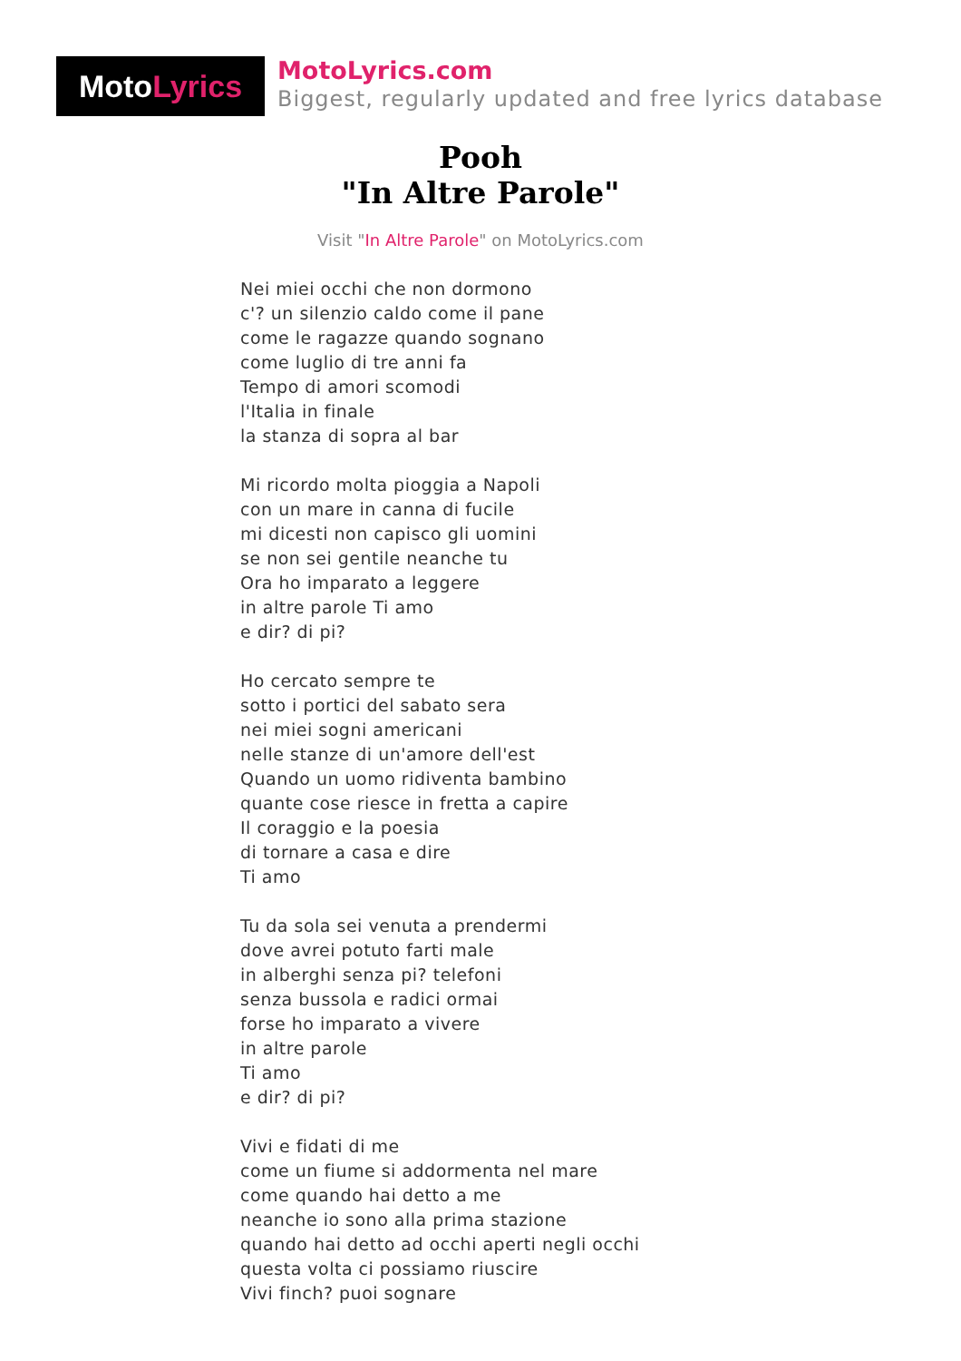Moto Lyrics
MotoLyrics.com
Biggest, regularly updated and free lyrics database
Pooh
"In Altre Parole"
Visit "In Altre Parole" on MotoLyrics.com
Nei miei occhi che non dormono
c'? un silenzio caldo come il pane
come le ragazze quando sognano
come luglio di tre anni fa
Tempo di amori scomodi
l'Italia in finale
la stanza di sopra al bar
Mi ricordo molta pioggia a Napoli
con un mare in canna di fucile
mi dicesti non capisco gli uomini
se non sei gentile neanche tu
Ora ho imparato a leggere
in altre parole Ti amo
e dir? di pi?
Ho cercato sempre te
sotto i portici del sabato sera
nei miei sogni americani
nelle stanze di un'amore dell'est
Quando un uomo ridiventa bambino
quante cose riesce in fretta a capire
Il coraggio e la poesia
di tornare a casa e dire
Ti amo
Tu da sola sei venuta a prendermi
dove avrei potuto farti male
in alberghi senza pi? telefoni
senza bussola e radici ormai
forse ho imparato a vivere
in altre parole
Ti amo
e dir? di pi?
Vivi e fidati di me
come un fiume si addormenta nel mare
come quando hai detto a me
neanche io sono alla prima stazione
quando hai detto ad occhi aperti negli occhi
questa volta ci possiamo riuscire
Vivi finch? puoi sognare